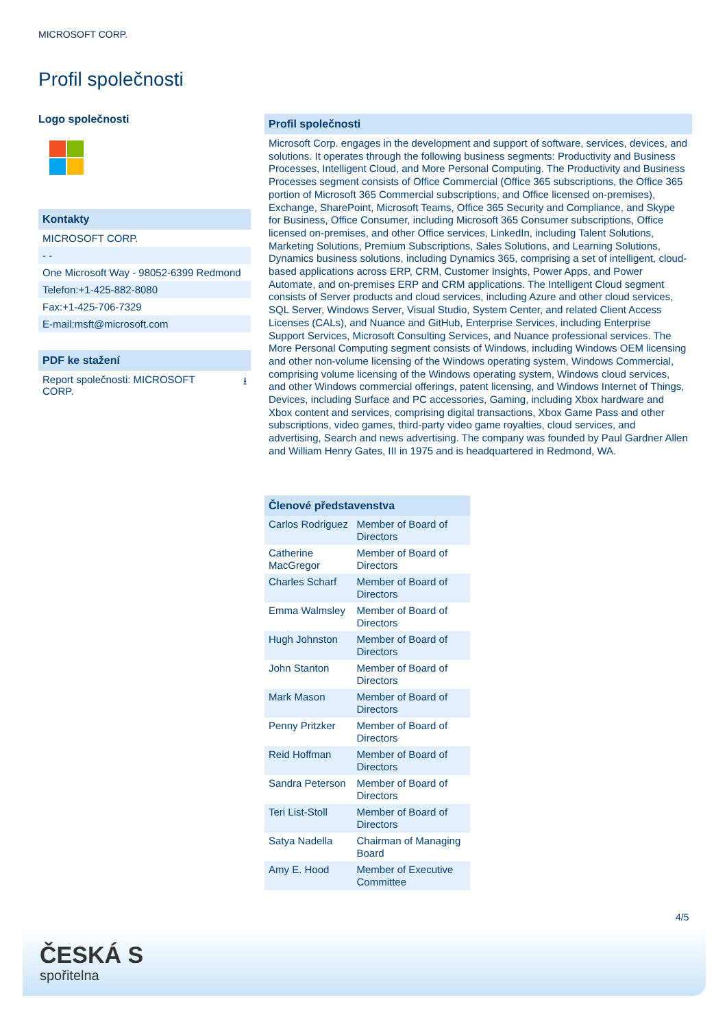MICROSOFT CORP.
Profil společnosti
Logo společnosti
Kontakty
MICROSOFT CORP.
- -
One Microsoft Way - 98052-6399 Redmond
Telefon:+1-425-882-8080
Fax:+1-425-706-7329
E-mail:msft@microsoft.com
PDF ke stažení
Report společnosti: MICROSOFT
CORP. ⭳
Profil společnosti
Microsoft Corp. engages in the development and support of software, services, devices, and solutions. It operates through the following business segments: Productivity and Business Processes, Intelligent Cloud, and More Personal Computing. The Productivity and Business Processes segment consists of Office Commercial (Office 365 subscriptions, the Office 365 portion of Microsoft 365 Commercial subscriptions, and Office licensed on-premises), Exchange, SharePoint, Microsoft Teams, Office 365 Security and Compliance, and Skype for Business, Office Consumer, including Microsoft 365 Consumer subscriptions, Office licensed on-premises, and other Office services, LinkedIn, including Talent Solutions, Marketing Solutions, Premium Subscriptions, Sales Solutions, and Learning Solutions, Dynamics business solutions, including Dynamics 365, comprising a set of intelligent, cloud-based applications across ERP, CRM, Customer Insights, Power Apps, and Power Automate, and on-premises ERP and CRM applications. The Intelligent Cloud segment consists of Server products and cloud services, including Azure and other cloud services, SQL Server, Windows Server, Visual Studio, System Center, and related Client Access Licenses (CALs), and Nuance and GitHub, Enterprise Services, including Enterprise Support Services, Microsoft Consulting Services, and Nuance professional services. The More Personal Computing segment consists of Windows, including Windows OEM licensing and other non-volume licensing of the Windows operating system, Windows Commercial, comprising volume licensing of the Windows operating system, Windows cloud services, and other Windows commercial offerings, patent licensing, and Windows Internet of Things, Devices, including Surface and PC accessories, Gaming, including Xbox hardware and Xbox content and services, comprising digital transactions, Xbox Game Pass and other subscriptions, video games, third-party video game royalties, cloud services, and advertising, Search and news advertising. The company was founded by Paul Gardner Allen and William Henry Gates, III in 1975 and is headquartered in Redmond, WA.
| Členové představenstva | |
| --- | --- |
| Carlos Rodriguez | Member of Board of Directors |
| Catherine MacGregor | Member of Board of Directors |
| Charles Scharf | Member of Board of Directors |
| Emma Walmsley | Member of Board of Directors |
| Hugh Johnston | Member of Board of Directors |
| John Stanton | Member of Board of Directors |
| Mark Mason | Member of Board of Directors |
| Penny Pritzker | Member of Board of Directors |
| Reid Hoffman | Member of Board of Directors |
| Sandra Peterson | Member of Board of Directors |
| Teri List-Stoll | Member of Board of Directors |
| Satya Nadella | Chairman of Managing Board |
| Amy E. Hood | Member of Executive Committee |
4/5
ČESKÁ S
spořitelna